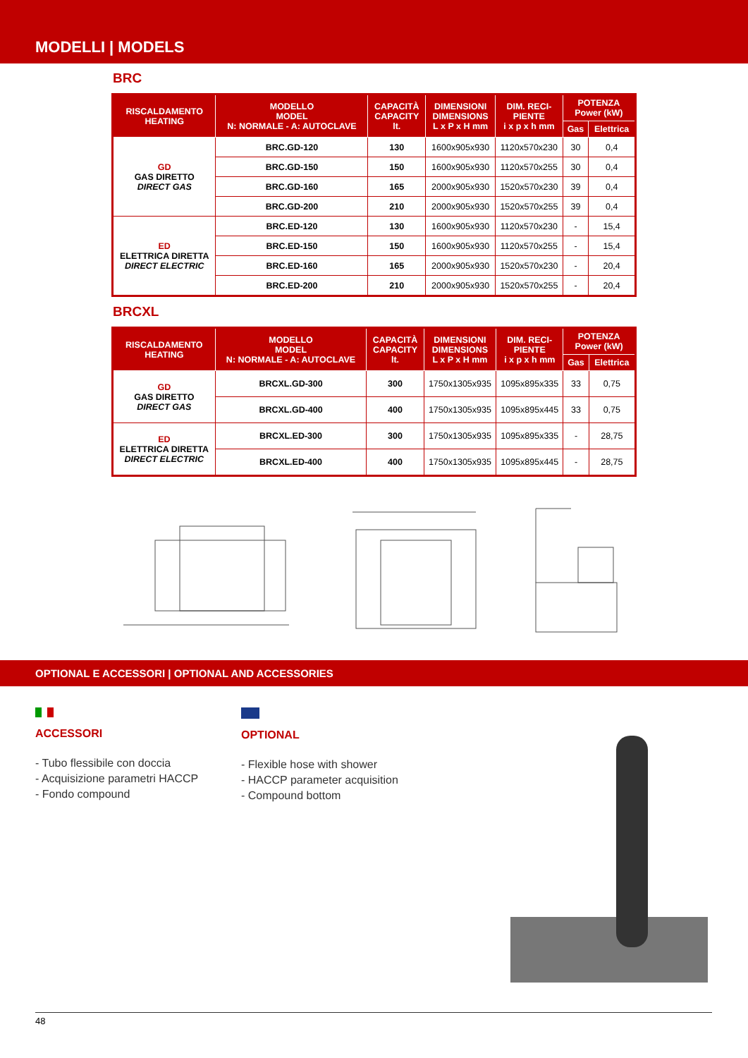MODELLI | MODELS
BRC
| RISCALDAMENTO HEATING | MODELLO MODEL N: NORMALE - A: AUTOCLAVE | CAPACITÀ CAPACITY lt. | DIMENSIONI DIMENSIONS L x P x H mm | DIM. RECI- PIENTE i x p x h mm | POTENZA Power (kW) | |
| --- | --- | --- | --- | --- | --- | --- |
| | | | | | Gas | Elettrica |
| GD GAS DIRETTO DIRECT GAS | BRC.GD-120 | 130 | 1600x905x930 | 1120x570x230 | 30 | 0,4 |
| | BRC.GD-150 | 150 | 1600x905x930 | 1120x570x255 | 30 | 0,4 |
| | BRC.GD-160 | 165 | 2000x905x930 | 1520x570x230 | 39 | 0,4 |
| | BRC.GD-200 | 210 | 2000x905x930 | 1520x570x255 | 39 | 0,4 |
| ED ELETTRICA DIRETTA DIRECT ELECTRIC | BRC.ED-120 | 130 | 1600x905x930 | 1120x570x230 | - | 15,4 |
| | BRC.ED-150 | 150 | 1600x905x930 | 1120x570x255 | - | 15,4 |
| | BRC.ED-160 | 165 | 2000x905x930 | 1520x570x230 | - | 20,4 |
| | BRC.ED-200 | 210 | 2000x905x930 | 1520x570x255 | - | 20,4 |
BRCXL
| RISCALDAMENTO HEATING | MODELLO MODEL N: NORMALE - A: AUTOCLAVE | CAPACITÀ CAPACITY lt. | DIMENSIONI DIMENSIONS L x P x H mm | DIM. RECI- PIENTE i x p x h mm | POTENZA Power (kW) | |
| --- | --- | --- | --- | --- | --- | --- |
| | | | | | Gas | Elettrica |
| GD GAS DIRETTO DIRECT GAS | BRCXL.GD-300 | 300 | 1750x1305x935 | 1095x895x335 | 33 | 0,75 |
| | BRCXL.GD-400 | 400 | 1750x1305x935 | 1095x895x445 | 33 | 0,75 |
| ED ELETTRICA DIRETTA DIRECT ELECTRIC | BRCXL.ED-300 | 300 | 1750x1305x935 | 1095x895x335 | - | 28,75 |
| | BRCXL.ED-400 | 400 | 1750x1305x935 | 1095x895x445 | - | 28,75 |
OPTIONAL E ACCESSORI | OPTIONAL AND ACCESSORIES
ACCESSORI
- Tubo flessibile con doccia
- Acquisizione parametri HACCP
- Fondo compound
OPTIONAL
- Flexible hose with shower
- HACCP parameter acquisition
- Compound bottom
48